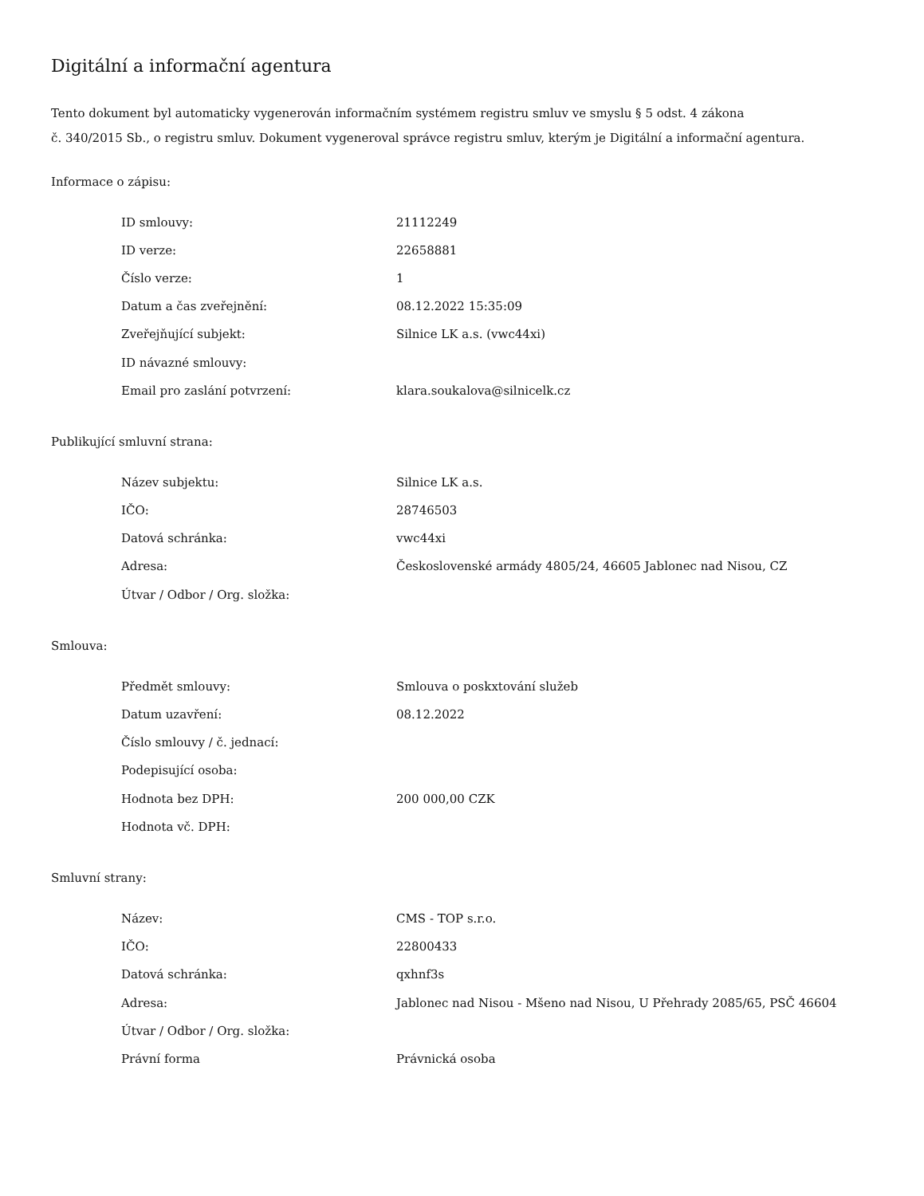Digitální a informační agentura
Tento dokument byl automaticky vygenerován informačním systémem registru smluv ve smyslu § 5 odst. 4 zákona
č. 340/2015 Sb., o registru smluv. Dokument vygeneroval správce registru smluv, kterým je Digitální a informační agentura.
Informace o zápisu:
| ID smlouvy: | 21112249 |
| ID verze: | 22658881 |
| Číslo verze: | 1 |
| Datum a čas zveřejnění: | 08.12.2022 15:35:09 |
| Zveřejňující subjekt: | Silnice LK a.s. (vwc44xi) |
| ID návazné smlouvy: | |
| Email pro zaslání potvrzení: | klara.soukalova@silnicelk.cz |
Publikující smluvní strana:
| Název subjektu: | Silnice LK a.s. |
| IČO: | 28746503 |
| Datová schránka: | vwc44xi |
| Adresa: | Československé armády 4805/24, 46605 Jablonec nad Nisou, CZ |
| Útvar / Odbor / Org. složka: | |
Smlouva:
| Předmět smlouvy: | Smlouva o poskxtování služeb |
| Datum uzavření: | 08.12.2022 |
| Číslo smlouvy / č. jednací: | |
| Podepisující osoba: | |
| Hodnota bez DPH: | 200 000,00 CZK |
| Hodnota vč. DPH: | |
Smluvní strany:
| Název: | CMS - TOP s.r.o. |
| IČO: | 22800433 |
| Datová schránka: | qxhnf3s |
| Adresa: | Jablonec nad Nisou - Mšeno nad Nisou, U Přehrady 2085/65, PSČ 46604 |
| Útvar / Odbor / Org. složka: | |
| Právní forma | Právnická osoba |